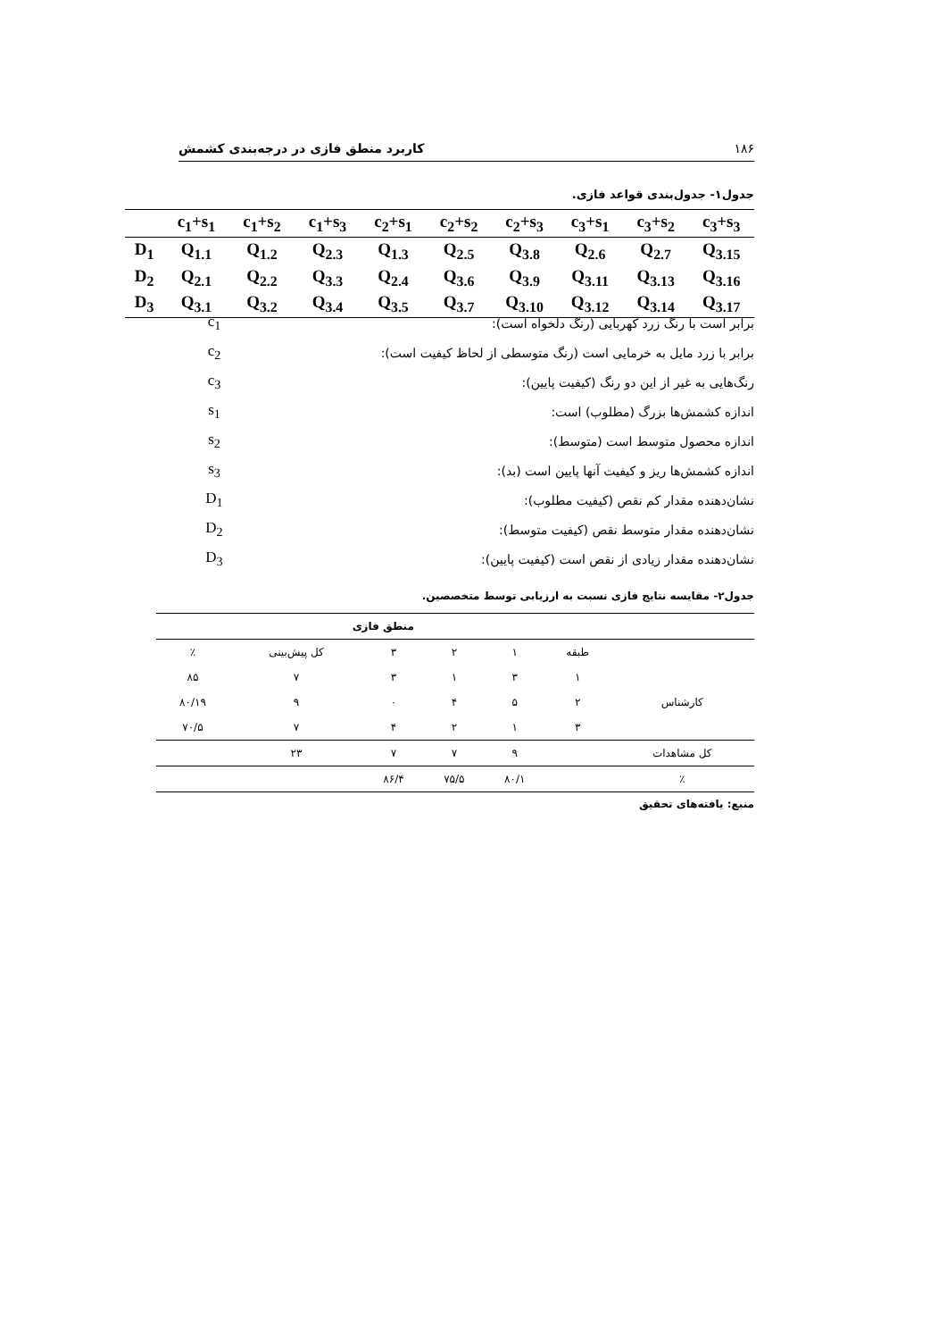۱۸۶ کاربرد منطق فازی در درجه‌بندی کشمش
جدول۱- جدول‌بندی قواعد فازی.
| | c<sub>1</sub>+s<sub>1</sub> | c<sub>1</sub>+s<sub>2</sub> | c<sub>1</sub>+s<sub>3</sub> | c<sub>2</sub>+s<sub>1</sub> | c<sub>2</sub>+s<sub>2</sub> | c<sub>2</sub>+s<sub>3</sub> | c<sub>3</sub>+s<sub>1</sub> | c<sub>3</sub>+s<sub>2</sub> | c<sub>3</sub>+s<sub>3</sub> |
| --- | --- | --- | --- | --- | --- | --- | --- | --- | --- |
| D<sub>1</sub> | Q<sub>1.1</sub> | Q<sub>1.2</sub> | Q<sub>2.3</sub> | Q<sub>1.3</sub> | Q<sub>2.5</sub> | Q<sub>3.8</sub> | Q<sub>2.6</sub> | Q<sub>2.7</sub> | Q<sub>3.15</sub> |
| D<sub>2</sub> | Q<sub>2.1</sub> | Q<sub>2.2</sub> | Q<sub>3.3</sub> | Q<sub>2.4</sub> | Q<sub>3.6</sub> | Q<sub>3.9</sub> | Q<sub>3.11</sub> | Q<sub>3.13</sub> | Q<sub>3.16</sub> |
| D<sub>3</sub> | Q<sub>3.1</sub> | Q<sub>3.2</sub> | Q<sub>3.4</sub> | Q<sub>3.5</sub> | Q<sub>3.7</sub> | Q<sub>3.10</sub> | Q<sub>3.12</sub> | Q<sub>3.14</sub> | Q<sub>3.17</sub> |
c<sub>1</sub> برابر است با رنگ زرد کهربایی (رنگ دلخواه است):
c<sub>2</sub> برابر با زرد مایل به خرمایی است (رنگ متوسطی از لحاظ کیفیت است):
c<sub>3</sub> رنگ‌هایی به غیر از این دو رنگ (کیفیت پایین):
s<sub>1</sub> اندازه کشمش‌ها بزرگ (مطلوب) است:
s<sub>2</sub> اندازه محصول متوسط است (متوسط):
s<sub>3</sub> اندازه کشمش‌ها ریز و کیفیت آنها پایین است (بد):
D<sub>1</sub> نشان‌دهنده مقدار کم نقص (کیفیت مطلوب):
D<sub>2</sub> نشان‌دهنده مقدار متوسط نقص (کیفیت متوسط):
D<sub>3</sub> نشان‌دهنده مقدار زیادی از نقص است (کیفیت پایین):
جدول۲- مقایسه نتایج فازی نسبت به ارزیابی توسط متخصصین.
| | منطق فازی | | | | | |
| | طبقه | ۱ | ۲ | ۳ | کل پیش‌بینی | ٪ |
| کارشناس | ۱ | ۳ | ۱ | ۳ | ۷ | ۸۵ |
| | ۲ | ۵ | ۴ | ۰ | ۹ | ۸۰/۱۹ |
| | ۳ | ۱ | ۲ | ۴ | ۷ | ۷۰/۵ |
| کل مشاهدات | | ۹ | ۷ | ۷ | ۲۳ | |
| ٪ | | ۸۰/۱ | ۷۵/۵ | ۸۶/۴ | | |
منبع: یافته‌های تحقیق